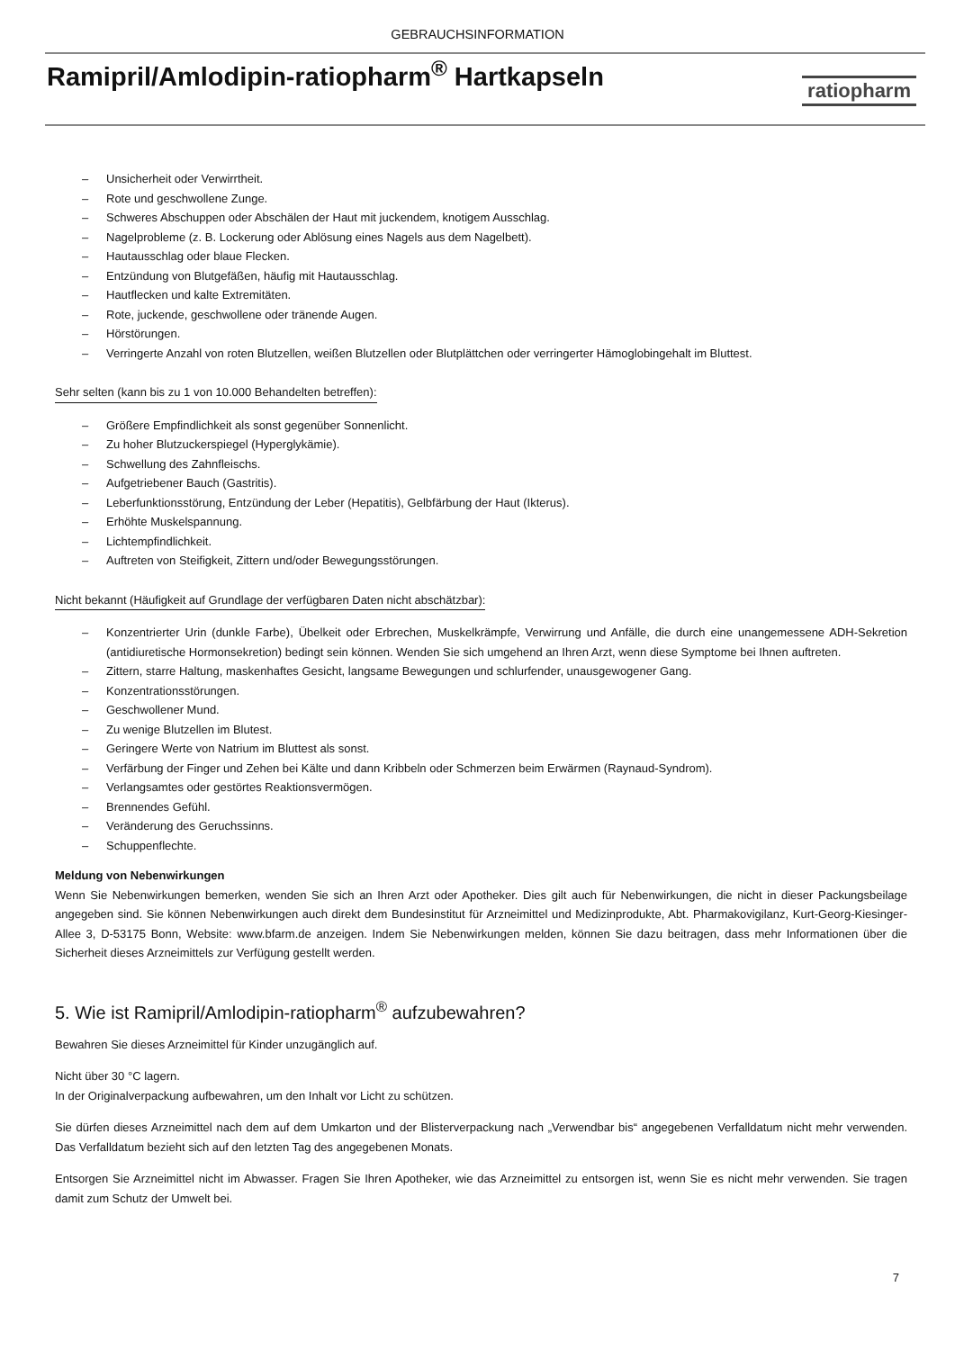GEBRAUCHSINFORMATION
Ramipril/Amlodipin-ratiopharm<sup>®</sup> Hartkapseln
ratiopharm
– Unsicherheit oder Verwirrtheit.
– Rote und geschwollene Zunge.
– Schweres Abschuppen oder Abschälen der Haut mit juckendem, knotigem Ausschlag.
– Nagelprobleme (z. B. Lockerung oder Ablösung eines Nagels aus dem Nagelbett).
– Hautausschlag oder blaue Flecken.
– Entzündung von Blutgefäßen, häufig mit Hautausschlag.
– Hautflecken und kalte Extremitäten.
– Rote, juckende, geschwollene oder tränende Augen.
– Hörstörungen.
– Verringerte Anzahl von roten Blutzellen, weißen Blutzellen oder Blutplättchen oder verringerter Hämoglobingehalt im Bluttest.
Sehr selten (kann bis zu 1 von 10.000 Behandelten betreffen):
– Größere Empfindlichkeit als sonst gegenüber Sonnenlicht.
– Zu hoher Blutzuckerspiegel (Hyperglykämie).
– Schwellung des Zahnfleischs.
– Aufgetriebener Bauch (Gastritis).
– Leberfunktionsstörung, Entzündung der Leber (Hepatitis), Gelbfärbung der Haut (Ikterus).
– Erhöhte Muskelspannung.
– Lichtempfindlichkeit.
– Auftreten von Steifigkeit, Zittern und/oder Bewegungsstörungen.
Nicht bekannt (Häufigkeit auf Grundlage der verfügbaren Daten nicht abschätzbar):
– Konzentrierter Urin (dunkle Farbe), Übelkeit oder Erbrechen, Muskelkrämpfe, Verwirrung und Anfälle, die durch eine unangemessene ADH-Sekretion (antidiuretische Hormonsekretion) bedingt sein können. Wenden Sie sich umgehend an Ihren Arzt, wenn diese Symptome bei Ihnen auftreten.
– Zittern, starre Haltung, maskenhaftes Gesicht, langsame Bewegungen und schlurfender, unausgewogener Gang.
– Konzentrationsstörungen.
– Geschwollener Mund.
– Zu wenige Blutzellen im Blutest.
– Geringere Werte von Natrium im Bluttest als sonst.
– Verfärbung der Finger und Zehen bei Kälte und dann Kribbeln oder Schmerzen beim Erwärmen (Raynaud-Syndrom).
– Verlangsamtes oder gestörtes Reaktionsvermögen.
– Brennendes Gefühl.
– Veränderung des Geruchssinns.
– Schuppenflechte.
Meldung von Nebenwirkungen
Wenn Sie Nebenwirkungen bemerken, wenden Sie sich an Ihren Arzt oder Apotheker. Dies gilt auch für Nebenwirkungen, die nicht in dieser Packungsbeilage angegeben sind. Sie können Nebenwirkungen auch direkt dem Bundesinstitut für Arzneimittel und Medizinprodukte, Abt. Pharmakovigilanz, Kurt-Georg-Kiesinger-Allee 3, D-53175 Bonn, Website: www.bfarm.de anzeigen. Indem Sie Nebenwirkungen melden, können Sie dazu beitragen, dass mehr Informationen über die Sicherheit dieses Arzneimittels zur Verfügung gestellt werden.
5. Wie ist Ramipril/Amlodipin-ratiopharm<sup>®</sup> aufzubewahren?
Bewahren Sie dieses Arzneimittel für Kinder unzugänglich auf.
Nicht über 30 °C lagern.
In der Originalverpackung aufbewahren, um den Inhalt vor Licht zu schützen.
Sie dürfen dieses Arzneimittel nach dem auf dem Umkarton und der Blisterverpackung nach „Verwendbar bis“ angegebenen Verfalldatum nicht mehr verwenden. Das Verfalldatum bezieht sich auf den letzten Tag des angegebenen Monats.
Entsorgen Sie Arzneimittel nicht im Abwasser. Fragen Sie Ihren Apotheker, wie das Arzneimittel zu entsorgen ist, wenn Sie es nicht mehr verwenden. Sie tragen damit zum Schutz der Umwelt bei.
7